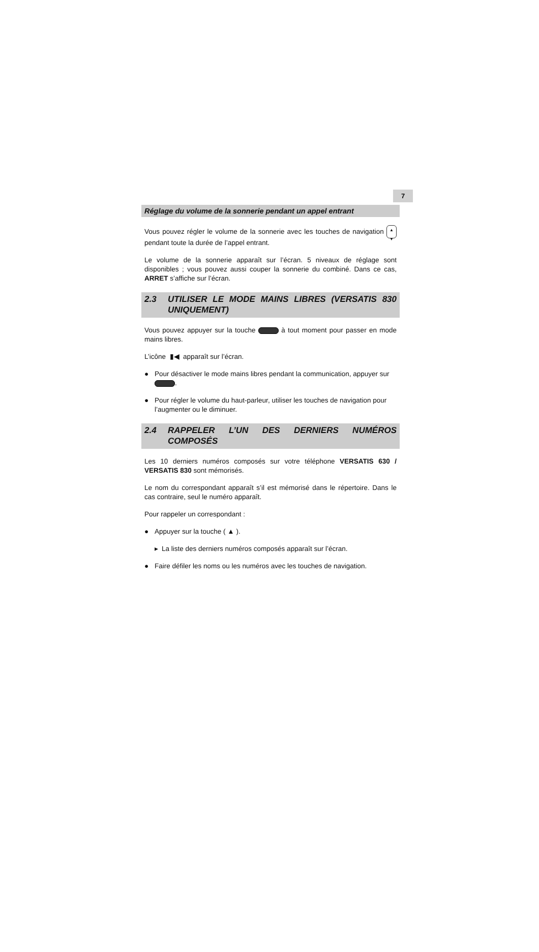7
Réglage du volume de la sonnerie pendant un appel entrant
Vous pouvez régler le volume de la sonnerie avec les touches de navigation ▲
▼ pendant toute la durée de l’appel entrant.
Le volume de la sonnerie apparaît sur l’écran. 5 niveaux de réglage sont disponibles ; vous pouvez aussi couper la sonnerie du combiné. Dans ce cas, ARRET s’affiche sur l’écran.
2.3 UTILISER LE MODE MAINS LIBRES (VERSATIS 830 UNIQUEMENT)
Vous pouvez appuyer sur la touche à tout moment pour passer en mode mains libres.
L’icône ▮◀ apparaît sur l’écran.
● Pour désactiver le mode mains libres pendant la communication, appuyer sur .
● Pour régler le volume du haut-parleur, utiliser les touches de navigation pour l’augmenter ou le diminuer.
2.4 RAPPELER L’UN DES DERNIERS NUMÉROS COMPOSÉS
Les 10 derniers numéros composés sur votre téléphone VERSATIS 630 / VERSATIS 830 sont mémorisés.
Le nom du correspondant apparaît s’il est mémorisé dans le répertoire. Dans le cas contraire, seul le numéro apparaît.
Pour rappeler un correspondant :
● Appuyer sur la touche ( ▲ ).
▸ La liste des derniers numéros composés apparaît sur l’écran.
● Faire défiler les noms ou les numéros avec les touches de navigation.